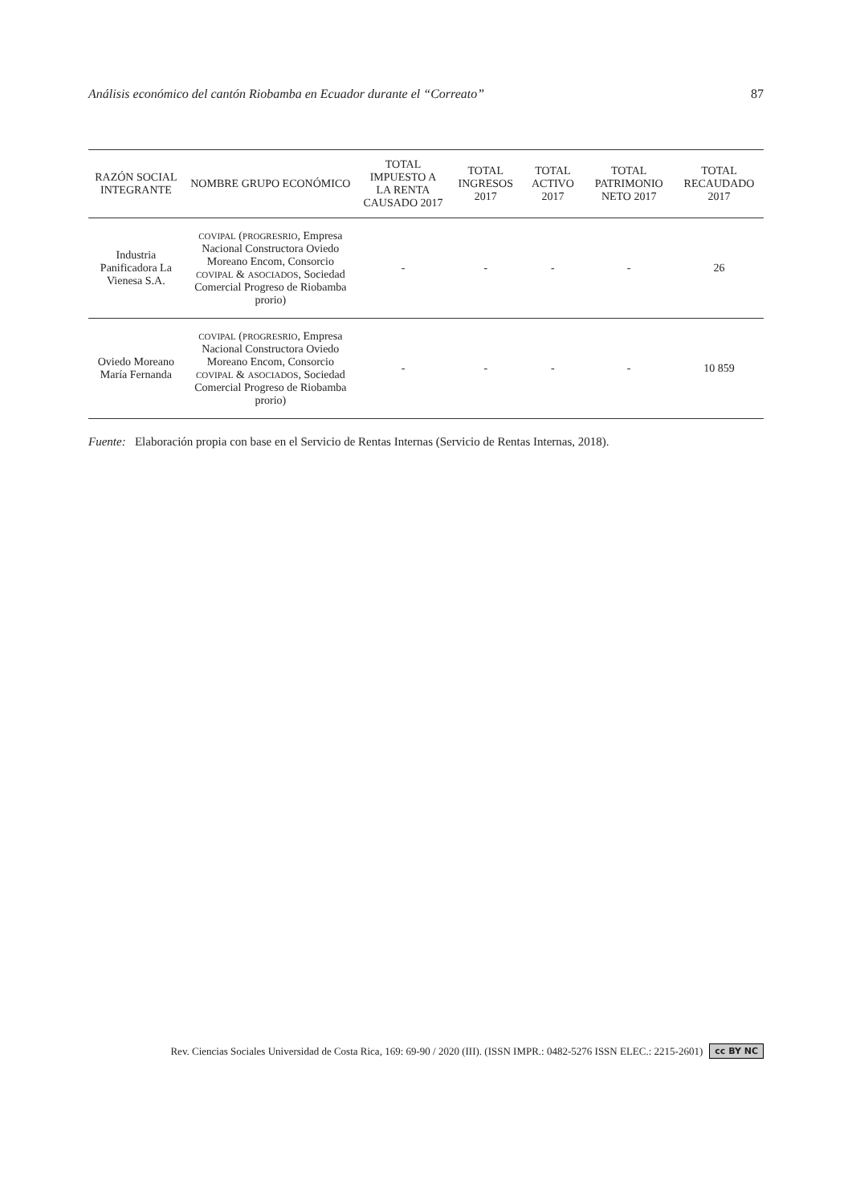Análisis económico del cantón Riobamba en Ecuador durante el “Correato” 87
| RAZÓN SOCIAL INTEGRANTE | NOMBRE GRUPO ECONÓMICO | TOTAL IMPUESTO A LA RENTA CAUSADO 2017 | TOTAL INGRESOS 2017 | TOTAL ACTIVO 2017 | TOTAL PATRIMONIO NETO 2017 | TOTAL RECAUDADO 2017 |
| --- | --- | --- | --- | --- | --- | --- |
| Industria Panificadora La Vienesa S.A. | COVIPAL ( PROGRESRIO , Empresa Nacional Constructora Oviedo Moreano Encom, Consorcio COVIPAL & ASOCIADOS , Sociedad Comercial Progreso de Riobamba prorio) | - | - | - | - | 26 |
| Oviedo Moreano María Fernanda | COVIPAL ( PROGRESRIO , Empresa Nacional Constructora Oviedo Moreano Encom, Consorcio COVIPAL & ASOCIADOS , Sociedad Comercial Progreso de Riobamba prorio) | - | - | - | - | 10 859 |
Fuente: Elaboración propia con base en el Servicio de Rentas Internas (Servicio de Rentas Internas, 2018).
Rev. Ciencias Sociales Universidad de Costa Rica, 169: 69-90 / 2020 (III). (ISSN IMPR.: 0482-5276 ISSN ELEC.: 2215-2601) cc BY NC